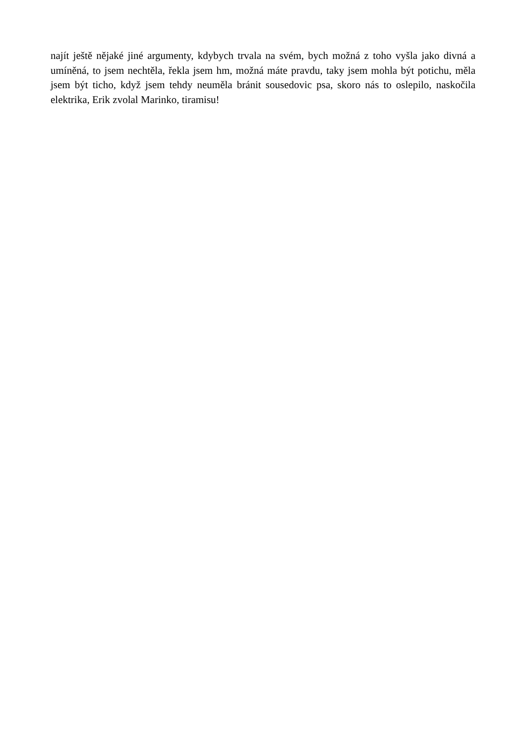najít ještě nějaké jiné argumenty, kdybych trvala na svém, bych možná z toho vyšla jako divná a umíněná, to jsem nechtěla, řekla jsem hm, možná máte pravdu, taky jsem mohla být potichu, měla jsem být ticho, když jsem tehdy neuměla bránit sousedovic psa, skoro nás to oslepilo, naskočila elektrika, Erik zvolal Marinko, tiramisu!